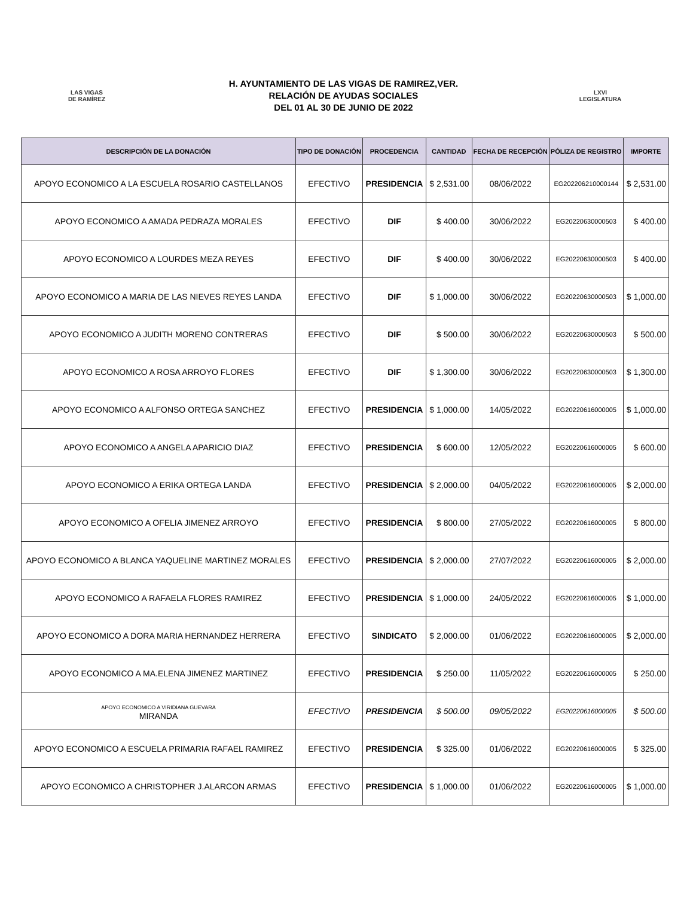LAS VIGAS
DE RAMÍREZ
H. AYUNTAMIENTO DE LAS VIGAS DE RAMIREZ,VER.
RELACIÓN DE AYUDAS SOCIALES
DEL 01 AL 30 DE JUNIO DE 2022
LXVI
LEGISLATURA
| DESCRIPCIÓN DE LA DONACIÓN | TIPO DE DONACIÓN | PROCEDENCIA | CANTIDAD | FECHA DE RECEPCIÓN | PÓLIZA DE REGISTRO | IMPORTE |
| --- | --- | --- | --- | --- | --- | --- |
| APOYO ECONOMICO A LA ESCUELA ROSARIO CASTELLANOS | EFECTIVO | PRESIDENCIA | $ 2,531.00 | 08/06/2022 | EG202206210000144 | $ 2,531.00 |
| APOYO ECONOMICO A AMADA PEDRAZA MORALES | EFECTIVO | DIF | $ 400.00 | 30/06/2022 | EG20220630000503 | $ 400.00 |
| APOYO ECONOMICO A LOURDES MEZA REYES | EFECTIVO | DIF | $ 400.00 | 30/06/2022 | EG20220630000503 | $ 400.00 |
| APOYO ECONOMICO A MARIA DE LAS NIEVES REYES LANDA | EFECTIVO | DIF | $ 1,000.00 | 30/06/2022 | EG20220630000503 | $ 1,000.00 |
| APOYO ECONOMICO A JUDITH MORENO CONTRERAS | EFECTIVO | DIF | $ 500.00 | 30/06/2022 | EG20220630000503 | $ 500.00 |
| APOYO ECONOMICO A ROSA ARROYO FLORES | EFECTIVO | DIF | $ 1,300.00 | 30/06/2022 | EG20220630000503 | $ 1,300.00 |
| APOYO ECONOMICO A ALFONSO ORTEGA SANCHEZ | EFECTIVO | PRESIDENCIA | $ 1,000.00 | 14/05/2022 | EG20220616000005 | $ 1,000.00 |
| APOYO ECONOMICO A ANGELA APARICIO DIAZ | EFECTIVO | PRESIDENCIA | $ 600.00 | 12/05/2022 | EG20220616000005 | $ 600.00 |
| APOYO ECONOMICO A ERIKA ORTEGA LANDA | EFECTIVO | PRESIDENCIA | $ 2,000.00 | 04/05/2022 | EG20220616000005 | $ 2,000.00 |
| APOYO ECONOMICO A OFELIA JIMENEZ ARROYO | EFECTIVO | PRESIDENCIA | $ 800.00 | 27/05/2022 | EG20220616000005 | $ 800.00 |
| APOYO ECONOMICO A BLANCA YAQUELINE MARTINEZ MORALES | EFECTIVO | PRESIDENCIA | $ 2,000.00 | 27/07/2022 | EG20220616000005 | $ 2,000.00 |
| APOYO ECONOMICO A RAFAELA FLORES RAMIREZ | EFECTIVO | PRESIDENCIA | $ 1,000.00 | 24/05/2022 | EG20220616000005 | $ 1,000.00 |
| APOYO ECONOMICO A DORA MARIA HERNANDEZ HERRERA | EFECTIVO | SINDICATO | $ 2,000.00 | 01/06/2022 | EG20220616000005 | $ 2,000.00 |
| APOYO ECONOMICO A MA.ELENA JIMENEZ MARTINEZ | EFECTIVO | PRESIDENCIA | $ 250.00 | 11/05/2022 | EG20220616000005 | $ 250.00 |
| APOYO ECONOMICO A VIRIDIANA GUEVARA MIRANDA | EFECTIVO | PRESIDENCIA | $ 500.00 | 09/05/2022 | EG20220616000005 | $ 500.00 |
| APOYO ECONOMICO A ESCUELA PRIMARIA RAFAEL RAMIREZ | EFECTIVO | PRESIDENCIA | $ 325.00 | 01/06/2022 | EG20220616000005 | $ 325.00 |
| APOYO ECONOMICO A CHRISTOPHER J.ALARCON ARMAS | EFECTIVO | PRESIDENCIA | $ 1,000.00 | 01/06/2022 | EG20220616000005 | $ 1,000.00 |